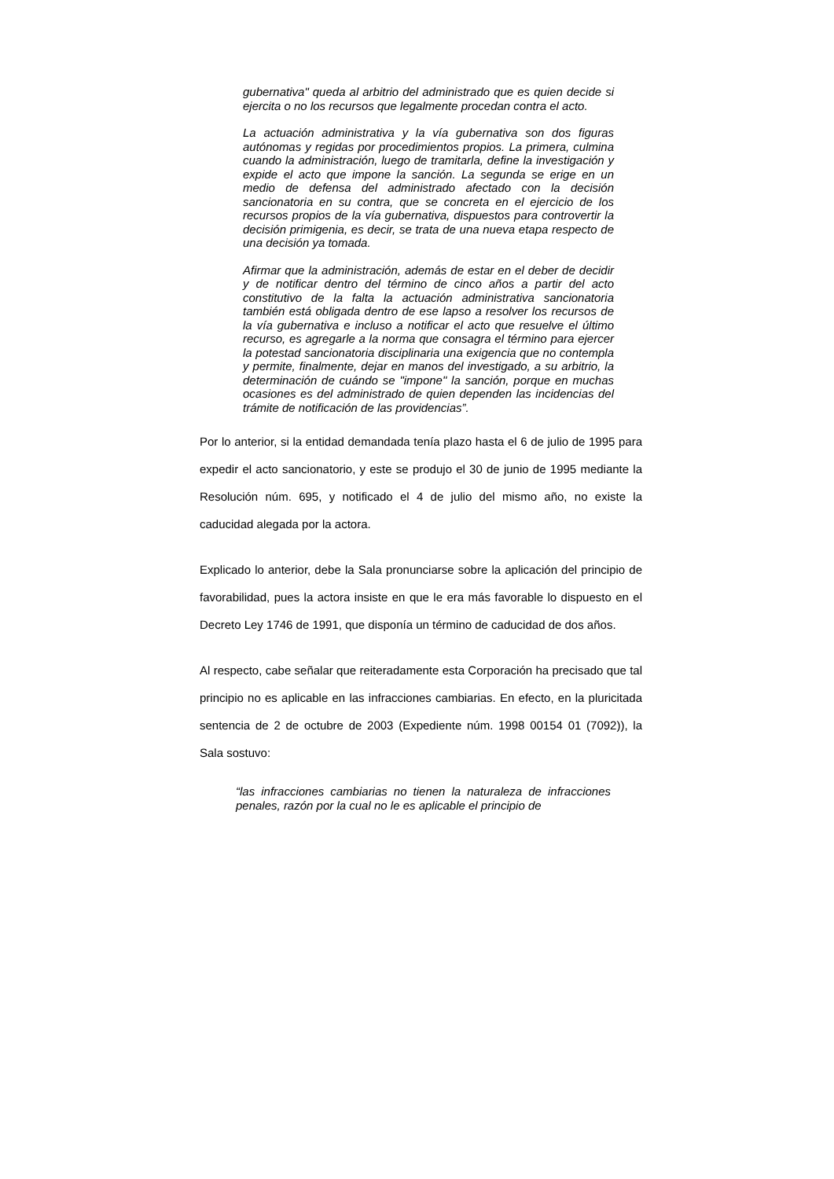gubernativa" queda al arbitrio del administrado que es quien decide si ejercita o no los recursos que legalmente procedan contra el acto.
La actuación administrativa y la vía gubernativa son dos figuras autónomas y regidas por procedimientos propios. La primera, culmina cuando la administración, luego de tramitarla, define la investigación y expide el acto que impone la sanción. La segunda se erige en un medio de defensa del administrado afectado con la decisión sancionatoria en su contra, que se concreta en el ejercicio de los recursos propios de la vía gubernativa, dispuestos para controvertir la decisión primigenia, es decir, se trata de una nueva etapa respecto de una decisión ya tomada.
Afirmar que la administración, además de estar en el deber de decidir y de notificar dentro del término de cinco años a partir del acto constitutivo de la falta la actuación administrativa sancionatoria también está obligada dentro de ese lapso a resolver los recursos de la vía gubernativa e incluso a notificar el acto que resuelve el último recurso, es agregarle a la norma que consagra el término para ejercer la potestad sancionatoria disciplinaria una exigencia que no contempla y permite, finalmente, dejar en manos del investigado, a su arbitrio, la determinación de cuándo se "impone" la sanción, porque en muchas ocasiones es del administrado de quien dependen las incidencias del trámite de notificación de las providencias”.
Por lo anterior, si la entidad demandada tenía plazo hasta el 6 de julio de 1995 para expedir el acto sancionatorio, y este se produjo el 30 de junio de 1995 mediante la Resolución núm. 695, y notificado el 4 de julio del mismo año, no existe la caducidad alegada por la actora.
Explicado lo anterior, debe la Sala pronunciarse sobre la aplicación del principio de favorabilidad, pues la actora insiste en que le era más favorable lo dispuesto en el Decreto Ley 1746 de 1991, que disponía un término de caducidad de dos años.
Al respecto, cabe señalar que reiteradamente esta Corporación ha precisado que tal principio no es aplicable en las infracciones cambiarias. En efecto, en la pluricitada sentencia de 2 de octubre de 2003 (Expediente núm. 1998 00154 01 (7092)), la Sala sostuvo:
“las infracciones cambiarias no tienen la naturaleza de infracciones penales, razón por la cual no le es aplicable el principio de